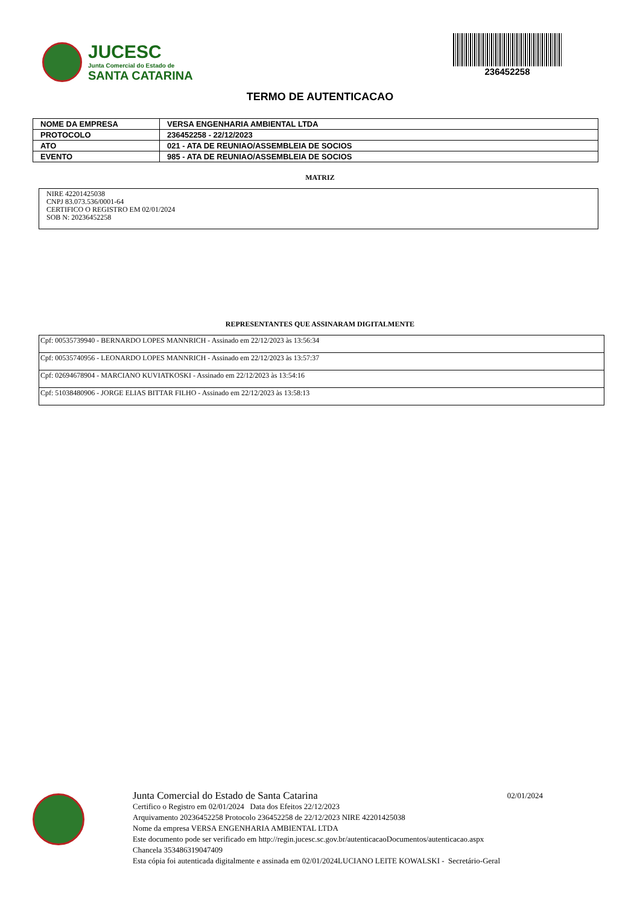JUCESC
Junta Comercial do Estado de
SANTA CATARINA
236452258
TERMO DE AUTENTICACAO
| NOME DA EMPRESA | VERSA ENGENHARIA AMBIENTAL LTDA |
| PROTOCOLO | 236452258 - 22/12/2023 |
| ATO | 021 - ATA DE REUNIAO/ASSEMBLEIA DE SOCIOS |
| EVENTO | 985 - ATA DE REUNIAO/ASSEMBLEIA DE SOCIOS |
MATRIZ
NIRE 42201425038
CNPJ 83.073.536/0001-64
CERTIFICO O REGISTRO EM 02/01/2024
SOB N: 20236452258
REPRESENTANTES QUE ASSINARAM DIGITALMENTE
| Cpf: 00535739940 - BERNARDO LOPES MANNRICH - Assinado em 22/12/2023 às 13:56:34 |
| Cpf: 00535740956 - LEONARDO LOPES MANNRICH - Assinado em 22/12/2023 às 13:57:37 |
| Cpf: 02694678904 - MARCIANO KUVIATKOSKI - Assinado em 22/12/2023 às 13:54:16 |
| Cpf: 51038480906 - JORGE ELIAS BITTAR FILHO - Assinado em 22/12/2023 às 13:58:13 |
Junta Comercial do Estado de Santa Catarina 02/01/2024
Certifico o Registro em 02/01/2024 Data dos Efeitos 22/12/2023
Arquivamento 20236452258 Protocolo 236452258 de 22/12/2023 NIRE 42201425038
Nome da empresa VERSA ENGENHARIA AMBIENTAL LTDA
Este documento pode ser verificado em http://regin.jucesc.sc.gov.br/autenticacaoDocumentos/autenticacao.aspx
Chancela 353486319047409
Esta cópia foi autenticada digitalmente e assinada em 02/01/2024LUCIANO LEITE KOWALSKI - Secretário-Geral